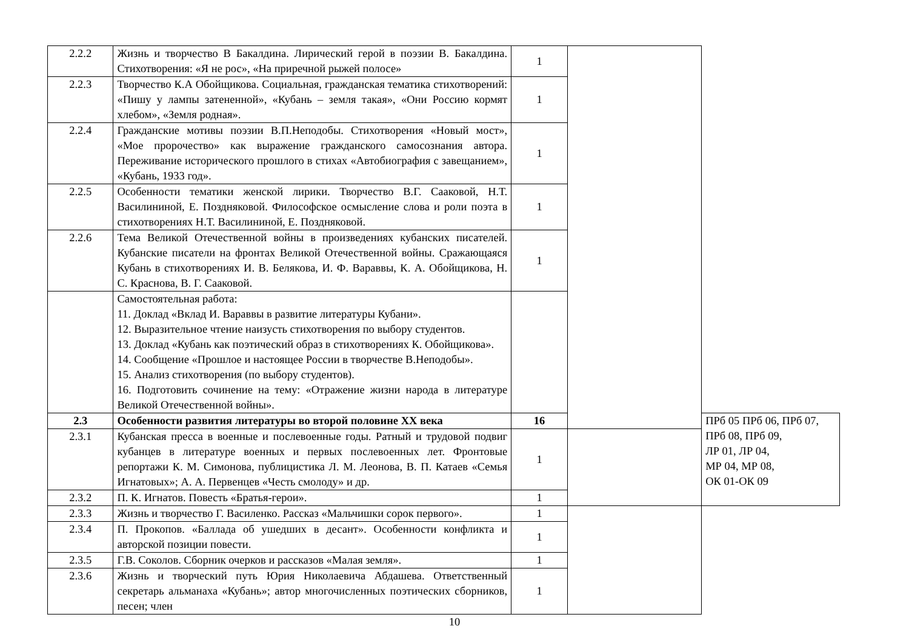| 2.2.2 | Жизнь и творчество В Бакалдина. Лирический герой в поэзии В. Бакалдина. Стихотворения: «Я не рос», «На приречной рыжей полосе» | 1 | | |
| 2.2.3 | Творчество К.А Обойщикова. Социальная, гражданская тематика стихотворений: «Пишу у лампы затененной», «Кубань – земля такая», «Они Россию кормят хлебом», «Земля родная». | 1 | | |
| 2.2.4 | Гражданские мотивы поэзии В.П.Неподобы. Стихотворения «Новый мост», «Мое пророчество» как выражение гражданского самосознания автора. Переживание исторического прошлого в стихах «Автобиография с завещанием», «Кубань, 1933 год». | 1 | | |
| 2.2.5 | Особенности тематики женской лирики. Творчество В.Г. Сааковой, Н.Т. Василининой, Е. Поздняковой. Философское осмысление слова и роли поэта в стихотворениях Н.Т. Василининой, Е. Поздняковой. | 1 | | |
| 2.2.6 | Тема Великой Отечественной войны в произведениях кубанских писателей. Кубанские писатели на фронтах Великой Отечественной войны. Сражающаяся Кубань в стихотворениях И. В. Белякова, И. Ф. Вараввы, К. А. Обойщикова, Н. С. Краснова, В. Г. Сааковой. | 1 | | |
| | Самостоятельная работа: 11. Доклад «Вклад И. Вараввы в развитие литературы Кубани». 12. Выразительное чтение наизусть стихотворения по выбору студентов. 13. Доклад «Кубань как поэтический образ в стихотворениях К. Обойщикова». 14. Сообщение «Прошлое и настоящее России в творчестве В.Неподобы». 15. Анализ стихотворения (по выбору студентов). 16. Подготовить сочинение на тему: «Отражение жизни народа в литературе Великой Отечественной войны». | | | |
| 2.3 | Особенности развития литературы во второй половине XX века | 16 | | ПРб 05 ПРб 06, ПРб 07, ПРб 08, ПРб 09, ЛР 01, ЛР 04, МР 04, МР 08, ОК 01-ОК 09 |
| 2.3.1 | Кубанская пресса в военные и послевоенные годы. Ратный и трудовой подвиг кубанцев в литературе военных и первых послевоенных лет. Фронтовые репортажи К. М. Симонова, публицистика Л. М. Леонова, В. П. Катаев «Семья Игнатовых»; А. А. Первенцев «Честь смолоду» и др. | 1 | | |
| 2.3.2 | П. К. Игнатов. Повесть «Братья-герои». | 1 | | |
| 2.3.3 | Жизнь и творчество Г. Василенко. Рассказ «Мальчишки сорок первого». | 1 | | |
| 2.3.4 | П. Прокопов. «Баллада об ушедших в десант». Особенности конфликта и авторской позиции повести. | 1 | | |
| 2.3.5 | Г.В. Соколов. Сборник очерков и рассказов «Малая земля». | 1 | | |
| 2.3.6 | Жизнь и творческий путь Юрия Николаевича Абдашева. Ответственный секретарь альманаха «Кубань»; автор многочисленных поэтических сборников, песен; член | 1 | | |
10